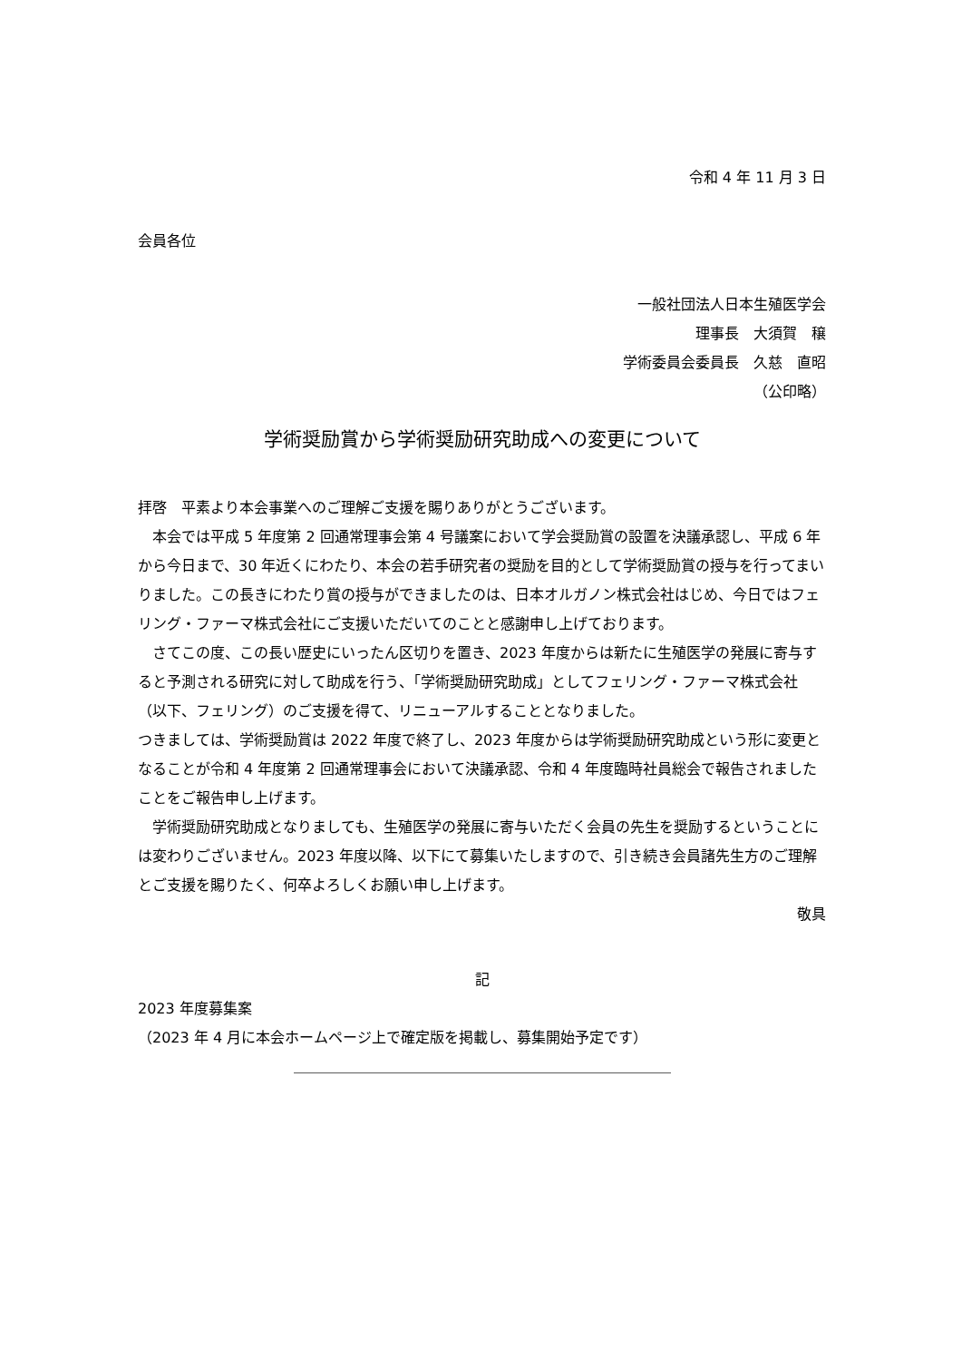令和 4 年 11 月 3 日
会員各位
一般社団法人日本生殖医学会
理事長　大須賀　穣
学術委員会委員長　久慈　直昭
（公印略）
学術奨励賞から学術奨励研究助成への変更について
拝啓　平素より本会事業へのご理解ご支援を賜りありがとうございます。
　本会では平成 5 年度第 2 回通常理事会第 4 号議案において学会奨励賞の設置を決議承認し、平成 6 年から今日まで、30 年近くにわたり、本会の若手研究者の奨励を目的として学術奨励賞の授与を行ってまいりました。この長きにわたり賞の授与ができましたのは、日本オルガノン株式会社はじめ、今日ではフェリング・ファーマ株式会社にご支援いただいてのことと感謝申し上げております。
　さてこの度、この長い歴史にいったん区切りを置き、2023 年度からは新たに生殖医学の発展に寄与すると予測される研究に対して助成を行う、「学術奨励研究助成」としてフェリング・ファーマ株式会社（以下、フェリング）のご支援を得て、リニューアルすることとなりました。
つきましては、学術奨励賞は 2022 年度で終了し、2023 年度からは学術奨励研究助成という形に変更となることが令和 4 年度第 2 回通常理事会において決議承認、令和 4 年度臨時社員総会で報告されましたことをご報告申し上げます。
　学術奨励研究助成となりましても、生殖医学の発展に寄与いただく会員の先生を奨励するということには変わりございません。2023 年度以降、以下にて募集いたしますので、引き続き会員諸先生方のご理解とご支援を賜りたく、何卒よろしくお願い申し上げます。
敬具
記
2023 年度募集案
（2023 年 4 月に本会ホームページ上で確定版を掲載し、募集開始予定です）
＿＿＿＿＿＿＿＿＿＿＿＿＿＿＿＿＿＿＿＿＿＿＿＿＿＿